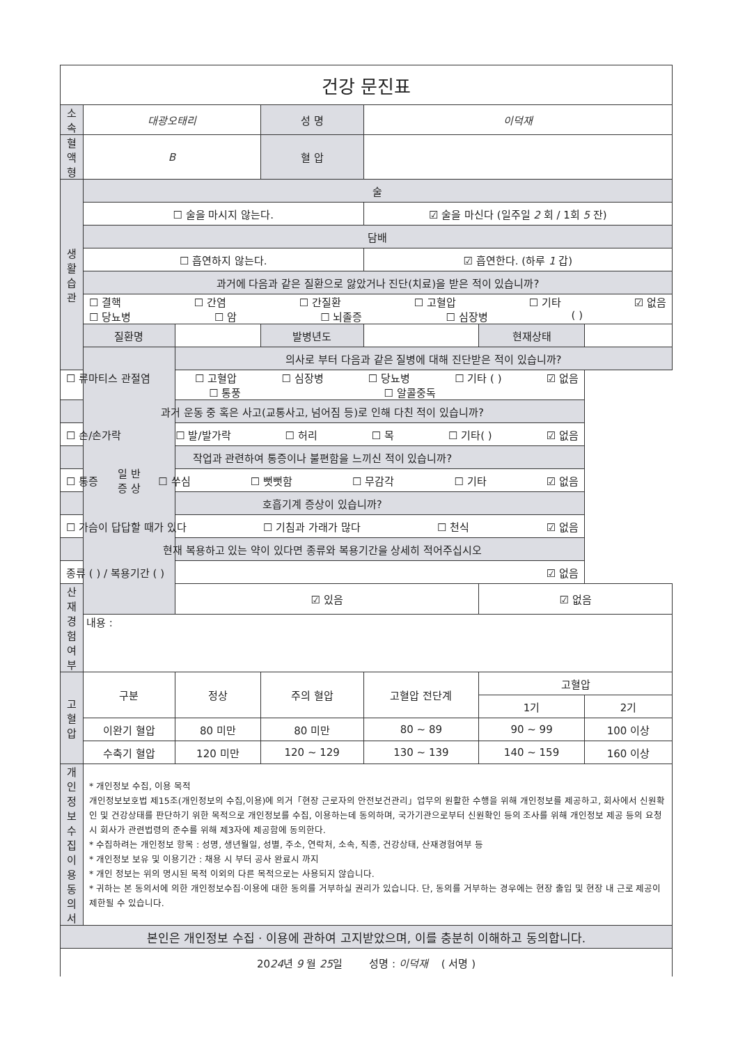| 건강 문진표 | | | | | | |
| 소 속 | 대광오태리 | | 성 명 | 이덕재 | | |
| 혈액형 | B | | 혈 압 | | | |
| 생 활 습 관 | 술 | | | | | |
| | ☐ 술을 마시지 않는다. | | | ☑ 술을 마신다 (일주일 2 회 / 1회 5 잔) | | |
| | 담배 | | | | | |
| | ☐ 흡연하지 않는다. | | | ☑ 흡연한다. (하루 1 갑) | | |
| | 과거에 다음과 같은 질환으로 앓았거나 진단(치료)을 받은 적이 있습니까? | | | | | |
| | ☐ 결핵 ☐ 간염 ☐ 간질환 ☐ 고혈압 ☐ 기타 ☑ 없음 ☐ 당뇨병 ☐ 암 ☐ 뇌졸증 ☐ 심장병 ( ) | | | | | |
| | 질환명 | | 발병년도 | | 현재상태 | |
| | 일 반 증 상 | 의사로 부터 다음과 같은 질병에 대해 진단받은 적이 있습니까? | | | | |
| ☐ 류마티스 관절염 ☐ 고혈압 ☐ 심장병 ☐ 당뇨병 ☐ 기타 ( ) ☑ 없음 ☐ 통풍 ☐ 알콜중독 | | | | | | |
| 과거 운동 중 혹은 사고(교통사고, 넘어짐 등)로 인해 다친 적이 있습니까? | | | | | | |
| ☐ 손/손가락 ☐ 발/발가락 ☐ 허리 ☐ 목 ☐ 기타( ) ☑ 없음 | | | | | | |
| 작업과 관련하여 통증이나 불편함을 느끼신 적이 있습니까? | | | | | | |
| ☐ 통증 ☐ 쑤심 ☐ 뻣뻣함 ☐ 무감각 ☐ 기타 ☑ 없음 | | | | | | |
| 호흡기계 증상이 있습니까? | | | | | | |
| ☐ 가슴이 답답할 때가 있다 ☐ 기침과 가래가 많다 ☐ 천식 ☑ 없음 | | | | | | |
| 현재 복용하고 있는 약이 있다면 종류와 복용기간을 상세히 적어주십시오 | | | | | | |
| 종류 ( ) / 복용기간 ( ) ☑ 없음 | | | | | | |
| 산 재 경 험 여 부 | | ☑ 있음 | | | ☑ 없음 | |
| | 내용 : | | | | | |
| 고혈압 | 구분 | 정상 | 주의 혈압 | 고혈압 전단계 | 고혈압 | |
| | | | | | 1기 | 2기 |
| | 이완기 혈압 | 80 미만 | 80 미만 | 80 ~ 89 | 90 ~ 99 | 100 이상 |
| | 수축기 혈압 | 120 미만 | 120 ~ 129 | 130 ~ 139 | 140 ~ 159 | 160 이상 |
| 개 인 정 보 수 집 이 용 동의서 | * 개인정보 수집, 이용 목적 개인정보보호법 제15조(개인정보의 수집,이용)에 의거「현장 근로자의 안전보건관리」업무의 원활한 수행을 위해 개인정보를 제공하고, 회사에서 신원확인 및 건강상태를 판단하기 위한 목적으로 개인정보를 수집, 이용하는데 동의하며, 국가기관으로부터 신원확인 등의 조사를 위해 개인정보 제공 등의 요청 시 회사가 관련법령의 준수를 위해 제3자에 제공함에 동의한다. * 수집하려는 개인정보 항목 : 성명, 생년월일, 성별, 주소, 연락처, 소속, 직종, 건강상태, 산재경험여부 등 * 개인정보 보유 및 이용기간 : 채용 시 부터 공사 완료시 까지 * 개인 정보는 위의 명시된 목적 이외의 다른 목적으로는 사용되지 않습니다. * 귀하는 본 동의서에 의한 개인정보수집·이용에 대한 동의를 거부하실 권리가 있습니다. 단, 동의를 거부하는 경우에는 현장 출입 및 현장 내 근로 제공이 제한될 수 있습니다. | | | | | |
| 본인은 개인정보 수집 · 이용에 관하여 고지받았으며, 이를 충분히 이해하고 동의합니다. | | | | | | |
| 20 24 년 9 월 25 일 성명 : 이덕재 ( 서명 ) | | | | | | |